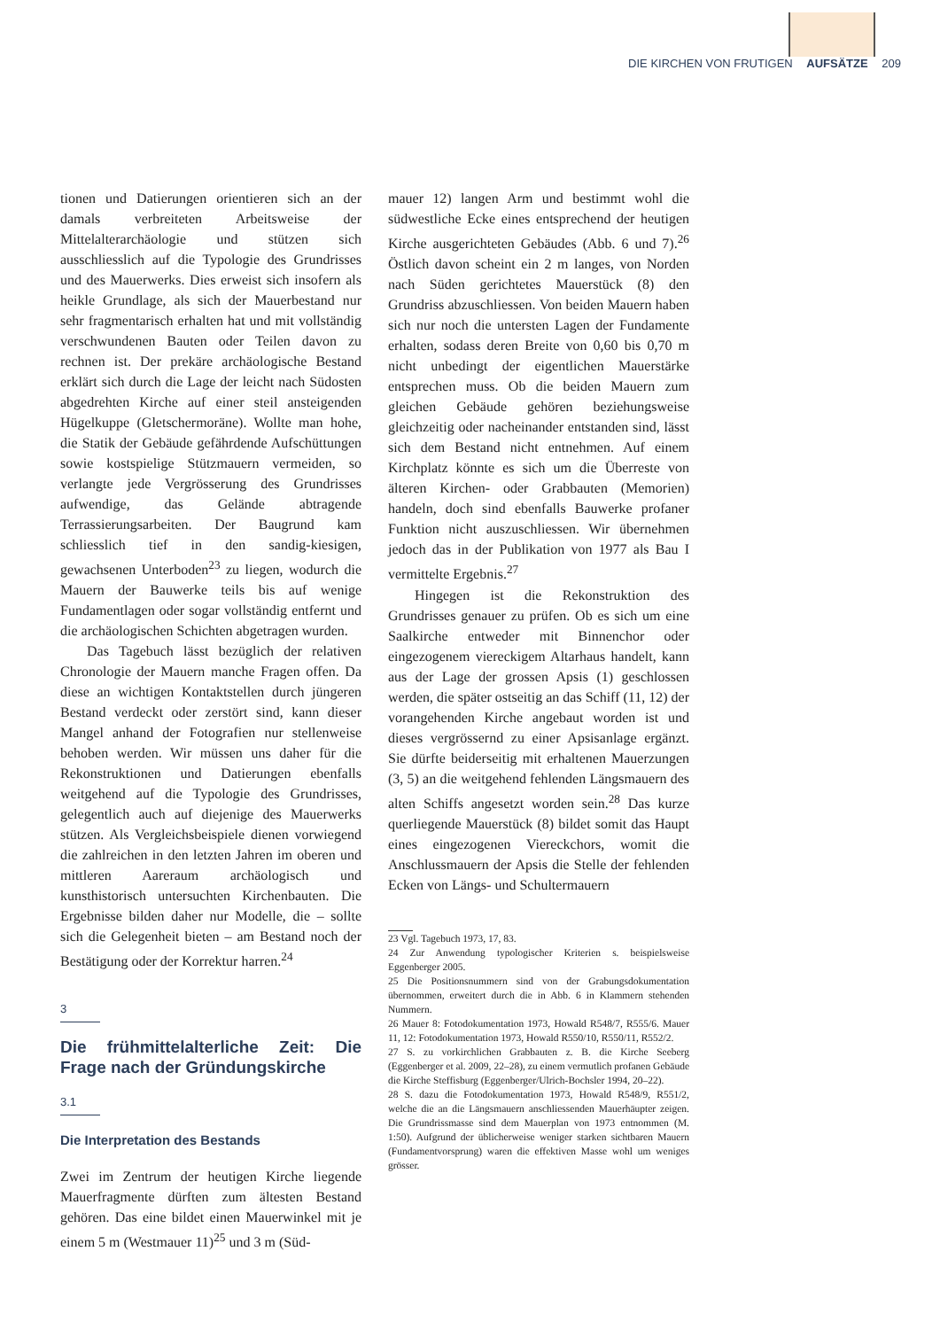DIE KIRCHEN VON FRUTIGEN AUFSÄTZE 209
tionen und Datierungen orientieren sich an der damals verbreiteten Arbeitsweise der Mittelalterarchäologie und stützen sich ausschliesslich auf die Typologie des Grundrisses und des Mauerwerks. Dies erweist sich insofern als heikle Grundlage, als sich der Mauerbestand nur sehr fragmentarisch erhalten hat und mit vollständig verschwundenen Bauten oder Teilen davon zu rechnen ist. Der prekäre archäologische Bestand erklärt sich durch die Lage der leicht nach Südosten abgedrehten Kirche auf einer steil ansteigenden Hügelkuppe (Gletschermoräne). Wollte man hohe, die Statik der Gebäude gefährdende Aufschüttungen sowie kostspielige Stützmauern vermeiden, so verlangte jede Vergrösserung des Grundrisses aufwendige, das Gelände abtragende Terrassierungsarbeiten. Der Baugrund kam schliesslich tief in den sandig-kiesigen, gewachsenen Unterboden<sup>23</sup> zu liegen, wodurch die Mauern der Bauwerke teils bis auf wenige Fundamentlagen oder sogar vollständig entfernt und die archäologischen Schichten abgetragen wurden.
Das Tagebuch lässt bezüglich der relativen Chronologie der Mauern manche Fragen offen. Da diese an wichtigen Kontaktstellen durch jüngeren Bestand verdeckt oder zerstört sind, kann dieser Mangel anhand der Fotografien nur stellenweise behoben werden. Wir müssen uns daher für die Rekonstruktionen und Datierungen ebenfalls weitgehend auf die Typologie des Grundrisses, gelegentlich auch auf diejenige des Mauerwerks stützen. Als Vergleichsbeispiele dienen vorwiegend die zahlreichen in den letzten Jahren im oberen und mittleren Aareraum archäologisch und kunsthistorisch untersuchten Kirchenbauten. Die Ergebnisse bilden daher nur Modelle, die – sollte sich die Gelegenheit bieten – am Bestand noch der Bestätigung oder der Korrektur harren.<sup>24</sup>
3
Die frühmittelalterliche Zeit: Die Frage nach der Gründungskirche
3.1
Die Interpretation des Bestands
Zwei im Zentrum der heutigen Kirche liegende Mauerfragmente dürften zum ältesten Bestand gehören. Das eine bildet einen Mauerwinkel mit je einem 5 m (Westmauer 11)<sup>25</sup> und 3 m (Süd-
mauer 12) langen Arm und bestimmt wohl die südwestliche Ecke eines entsprechend der heutigen Kirche ausgerichteten Gebäudes (Abb. 6 und 7).<sup>26</sup> Östlich davon scheint ein 2 m langes, von Norden nach Süden gerichtetes Mauerstück (8) den Grundriss abzuschliessen. Von beiden Mauern haben sich nur noch die untersten Lagen der Fundamente erhalten, sodass deren Breite von 0,60 bis 0,70 m nicht unbedingt der eigentlichen Mauerstärke entsprechen muss. Ob die beiden Mauern zum gleichen Gebäude gehören beziehungsweise gleichzeitig oder nacheinander entstanden sind, lässt sich dem Bestand nicht entnehmen. Auf einem Kirchplatz könnte es sich um die Überreste von älteren Kirchen- oder Grabbauten (Memorien) handeln, doch sind ebenfalls Bauwerke profaner Funktion nicht auszuschliessen. Wir übernehmen jedoch das in der Publikation von 1977 als Bau I vermittelte Ergebnis.<sup>27</sup>
Hingegen ist die Rekonstruktion des Grundrisses genauer zu prüfen. Ob es sich um eine Saalkirche entweder mit Binnenchor oder eingezogenem viereckigem Altarhaus handelt, kann aus der Lage der grossen Apsis (1) geschlossen werden, die später ostseitig an das Schiff (11, 12) der vorangehenden Kirche angebaut worden ist und dieses vergrössernd zu einer Apsisanlage ergänzt. Sie dürfte beiderseitig mit erhaltenen Mauerzungen (3, 5) an die weitgehend fehlenden Längsmauern des alten Schiffs angesetzt worden sein.<sup>28</sup> Das kurze querliegende Mauerstück (8) bildet somit das Haupt eines eingezogenen Viereckchors, womit die Anschlussmauern der Apsis die Stelle der fehlenden Ecken von Längs- und Schultermauern
23 Vgl. Tagebuch 1973, 17, 83.
24 Zur Anwendung typologischer Kriterien s. beispielsweise Eggenberger 2005.
25 Die Positionsnummern sind von der Grabungsdokumentation übernommen, erweitert durch die in Abb. 6 in Klammern stehenden Nummern.
26 Mauer 8: Fotodokumentation 1973, Howald R548/7, R555/6. Mauer 11, 12: Fotodokumentation 1973, Howald R550/10, R550/11, R552/2.
27 S. zu vorkirchlichen Grabbauten z. B. die Kirche Seeberg (Eggenberger et al. 2009, 22–28), zu einem vermutlich profanen Gebäude die Kirche Steffisburg (Eggenberger/Ulrich-Bochsler 1994, 20–22).
28 S. dazu die Fotodokumentation 1973, Howald R548/9, R551/2, welche die an die Längsmauern anschliessenden Mauerhäupter zeigen. Die Grundrissmasse sind dem Mauerplan von 1973 entnommen (M. 1:50). Aufgrund der üblicherweise weniger starken sichtbaren Mauern (Fundamentvorsprung) waren die effektiven Masse wohl um weniges grösser.